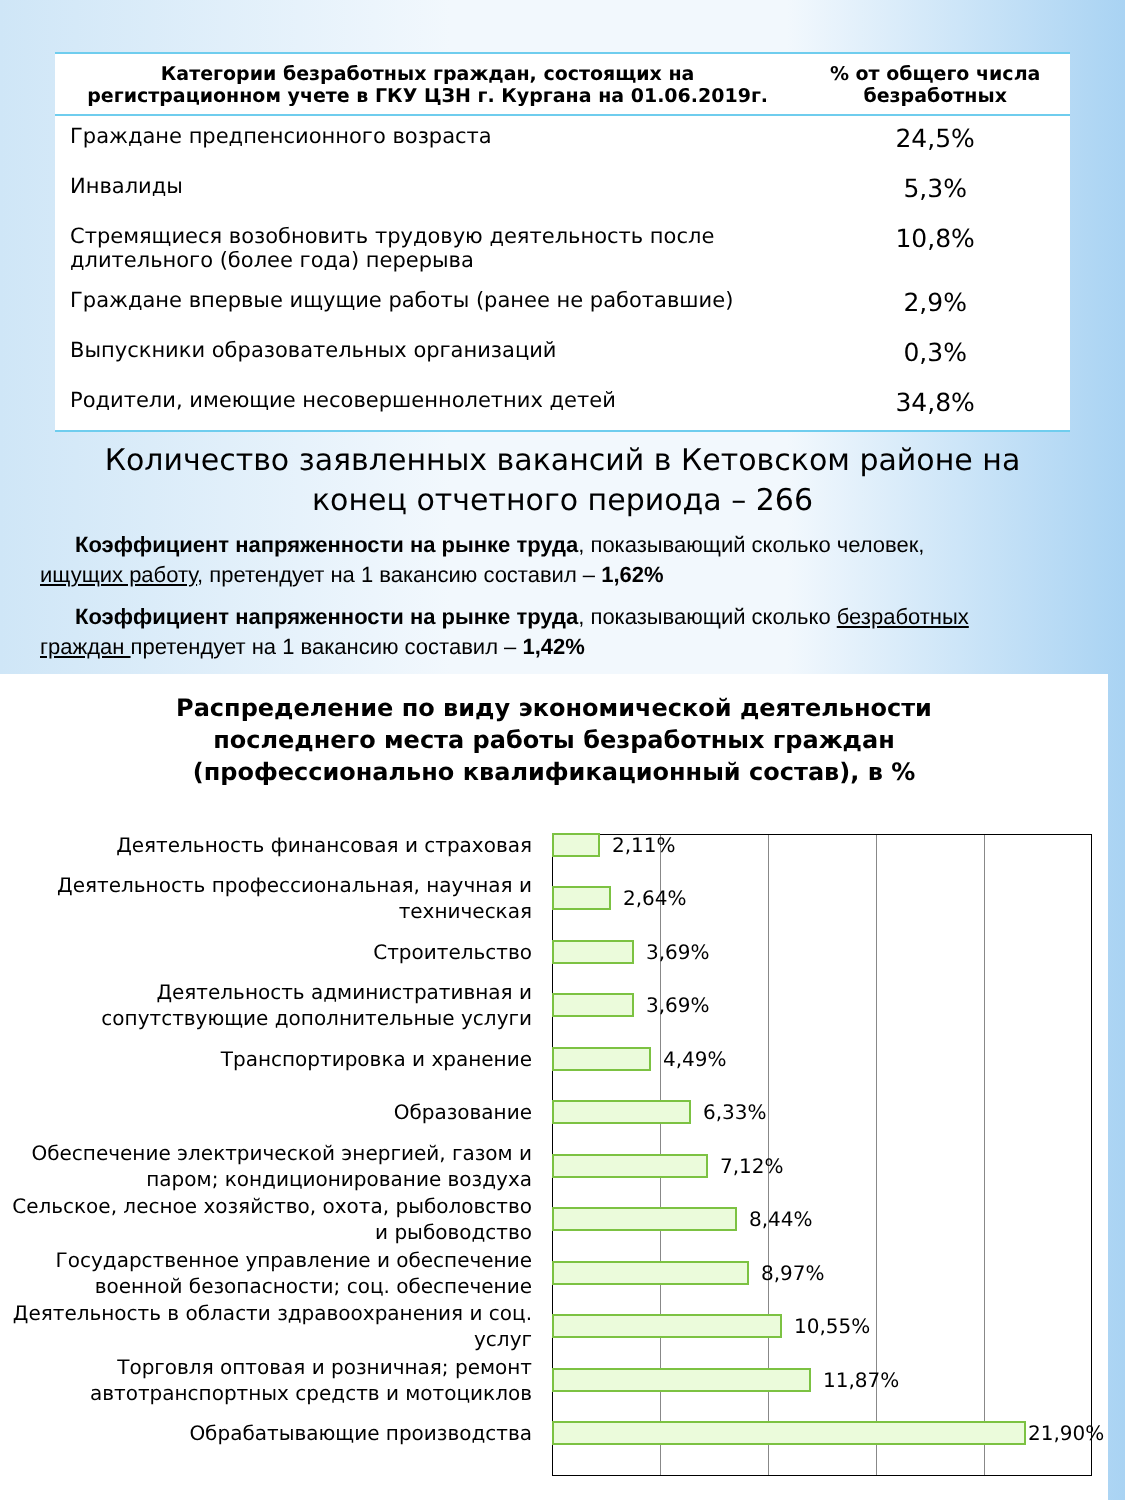| Категории безработных граждан, состоящих на регистрационном учете в ГКУ ЦЗН г. Кургана на 01.06.2019г. | % от общего числа безработных |
| --- | --- |
| Граждане предпенсионного возраста | 24,5% |
| Инвалиды | 5,3% |
| Стремящиеся возобновить трудовую деятельность после длительного (более года) перерыва | 10,8% |
| Граждане впервые ищущие работы (ранее не работавшие) | 2,9% |
| Выпускники образовательных организаций | 0,3% |
| Родители, имеющие несовершеннолетних детей | 34,8% |
Количество заявленных вакансий в Кетовском районе на
конец отчетного периода – 266
Коэффициент напряженности на рынке труда, показывающий сколько человек, ищущих работу, претендует на 1 вакансию составил – 1,62%
Коэффициент напряженности на рынке труда, показывающий сколько безработных граждан претендует на 1 вакансию составил – 1,42%
Распределение по виду экономической деятельности
последнего места работы безработных граждан
(профессионально квалификационный состав), в %
Деятельность финансовая и страховая
2,11%
Деятельность профессиональная, научная и техническая
2,64%
Строительство
3,69%
Деятельность административная и сопутствующие дополнительные услуги
3,69%
Транспортировка и хранение
4,49%
Образование
6,33%
Обеспечение электрической энергией, газом и паром; кондиционирование воздуха
7,12%
Сельское, лесное хозяйство, охота, рыболовство и рыбоводство
8,44%
Государственное управление и обеспечение военной безопасности; соц. обеспечение
8,97%
Деятельность в области здравоохранения и соц. услуг
10,55%
Торговля оптовая и розничная; ремонт автотранспортных средств и мотоциклов
11,87%
Обрабатывающие производства
21,90%